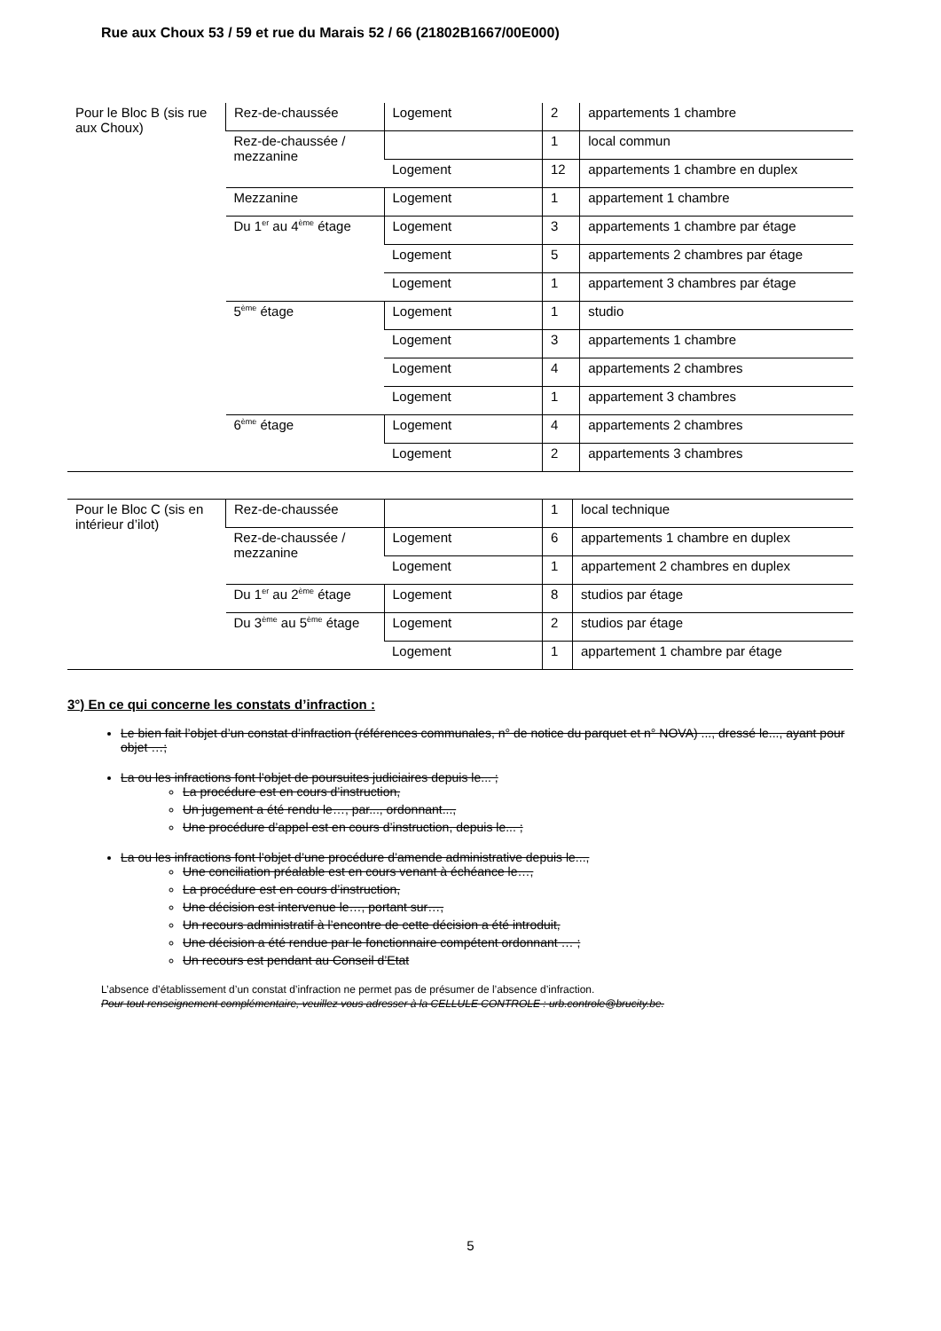Rue aux Choux 53 / 59 et rue du Marais 52 / 66 (21802B1667/00E000)
| Pour le Bloc B (sis rue aux Choux) | Rez-de-chaussée | Logement | 2 | appartements 1 chambre |
| | Rez-de-chaussée / mezzanine | | 1 | local commun |
| | | Logement | 12 | appartements 1 chambre en duplex |
| | Mezzanine | Logement | 1 | appartement 1 chambre |
| | Du 1<sup>er</sup> au 4<sup>ème</sup> étage | Logement | 3 | appartements 1 chambre par étage |
| | | Logement | 5 | appartements 2 chambres par étage |
| | | Logement | 1 | appartement 3 chambres par étage |
| | 5<sup>ème</sup> étage | Logement | 1 | studio |
| | | Logement | 3 | appartements 1 chambre |
| | | Logement | 4 | appartements 2 chambres |
| | | Logement | 1 | appartement 3 chambres |
| | 6<sup>ème</sup> étage | Logement | 4 | appartements 2 chambres |
| | | Logement | 2 | appartements 3 chambres |
| Pour le Bloc C (sis en intérieur d’ilot) | Rez-de-chaussée | | 1 | local technique |
| | Rez-de-chaussée / mezzanine | Logement | 6 | appartements 1 chambre en duplex |
| | | Logement | 1 | appartement 2 chambres en duplex |
| | Du 1<sup>er</sup> au 2<sup>ème</sup> étage | Logement | 8 | studios par étage |
| | Du 3<sup>ème</sup> au 5<sup>ème</sup> étage | Logement | 2 | studios par étage |
| | | Logement | 1 | appartement 1 chambre par étage |
3°) En ce qui concerne les constats d’infraction :
Le bien fait l’objet d’un constat d’infraction (références communales, n° de notice du parquet et n° NOVA) ..., dressé le..., ayant pour objet …;
La ou les infractions font l’objet de poursuites judiciaires depuis le... ;
La procédure est en cours d’instruction,
Un jugement a été rendu le…, par..., ordonnant...,
Une procédure d’appel est en cours d’instruction, depuis le... ;
La ou les infractions font l’objet d’une procédure d’amende administrative depuis le...,
Une conciliation préalable est en cours venant à échéance le…,
La procédure est en cours d’instruction,
Une décision est intervenue le…, portant sur…,
Un recours administratif à l’encontre de cette décision a été introduit,
Une décision a été rendue par le fonctionnaire compétent ordonnant … ;
Un recours est pendant au Conseil d’Etat
L’absence d’établissement d’un constat d’infraction ne permet pas de présumer de l’absence d’infraction.
Pour tout renseignement complémentaire, veuillez vous adresser à la CELLULE CONTROLE : urb.controle@brucity.be.
5